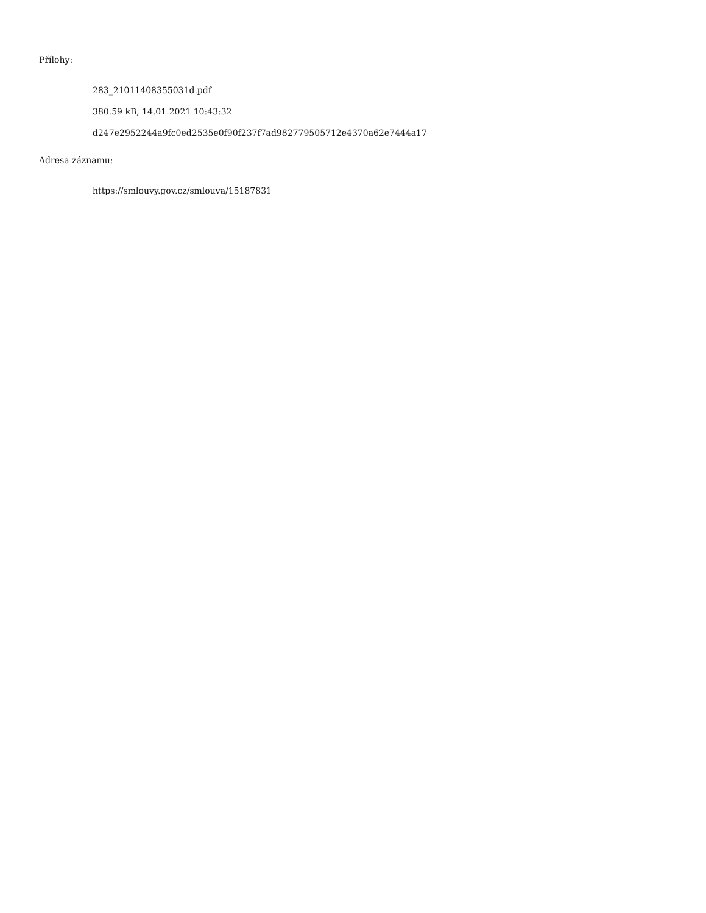Přílohy:
283_21011408355031d.pdf
380.59 kB, 14.01.2021 10:43:32
d247e2952244a9fc0ed2535e0f90f237f7ad982779505712e4370a62e7444a17
Adresa záznamu:
https://smlouvy.gov.cz/smlouva/15187831